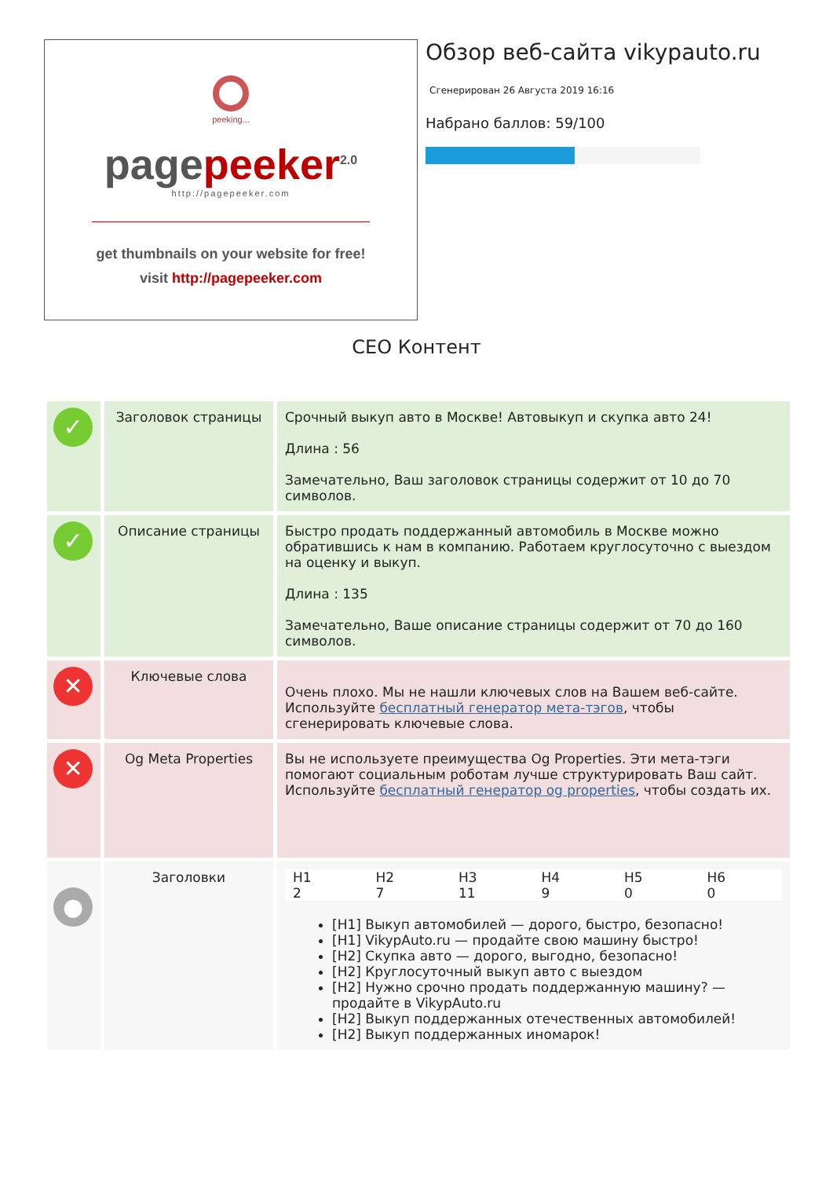peeking...
page peeker<sup>2.0</sup>
http://pagepeeker.com
get thumbnails on your website for free!
visit http://pagepeeker.com
Обзор веб-сайта vikypauto.ru
Сгенерирован 26 Августа 2019 16:16
Набрано баллов: 59/100
СЕО Контент
| ✓ | Заголовок страницы | Срочный выкуп авто в Москве! Автовыкуп и скупка авто 24! Длина : 56 Замечательно, Ваш заголовок страницы содержит от 10 до 70 символов. |
| ✓ | Описание страницы | Быстро продать поддержанный автомобиль в Москве можно обратившись к нам в компанию. Работаем круглосуточно с выездом на оценку и выкуп. Длина : 135 Замечательно, Ваше описание страницы содержит от 70 до 160 символов. |
| ✕ | Ключевые слова | Очень плохо. Мы не нашли ключевых слов на Вашем веб-сайте. Используйте бесплатный генератор мета-тэгов , чтобы сгенерировать ключевые слова. |
| ✕ | Og Meta Properties | Вы не используете преимущества Og Properties. Эти мета-тэги помогают социальным роботам лучше структурировать Ваш сайт. Используйте бесплатный генератор og properties , чтобы создать их. |
| ● | Заголовки | / H1 / H2 / H3 / H4 / H5 / H6 / / 2 / 7 / 11 / 9 / 0 / 0 / [H1] Выкуп автомобилей — дорого, быстро, безопасно! [H1] VikypAuto.ru — продайте свою машину быстро! [H2] Скупка авто — дорого, выгодно, безопасно! [H2] Круглосуточный выкуп авто с выездом [H2] Нужно срочно продать поддержанную машину? — продайте в VikypAuto.ru [H2] Выкуп поддержанных отечественных автомобилей! [H2] Выкуп поддержанных иномарок! |